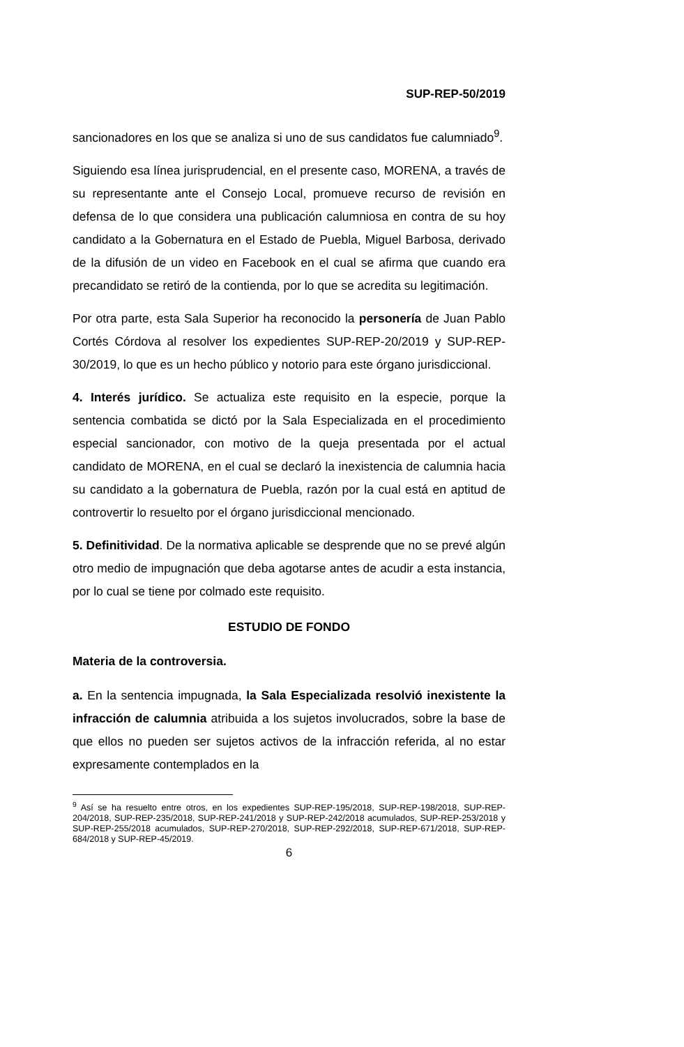SUP-REP-50/2019
sancionadores en los que se analiza si uno de sus candidatos fue calumniado<sup>9</sup>.
Siguiendo esa línea jurisprudencial, en el presente caso, MORENA, a través de su representante ante el Consejo Local, promueve recurso de revisión en defensa de lo que considera una publicación calumniosa en contra de su hoy candidato a la Gobernatura en el Estado de Puebla, Miguel Barbosa, derivado de la difusión de un video en Facebook en el cual se afirma que cuando era precandidato se retiró de la contienda, por lo que se acredita su legitimación.
Por otra parte, esta Sala Superior ha reconocido la personería de Juan Pablo Cortés Córdova al resolver los expedientes SUP-REP-20/2019 y SUP-REP-30/2019, lo que es un hecho público y notorio para este órgano jurisdiccional.
4. Interés jurídico. Se actualiza este requisito en la especie, porque la sentencia combatida se dictó por la Sala Especializada en el procedimiento especial sancionador, con motivo de la queja presentada por el actual candidato de MORENA, en el cual se declaró la inexistencia de calumnia hacia su candidato a la gobernatura de Puebla, razón por la cual está en aptitud de controvertir lo resuelto por el órgano jurisdiccional mencionado.
5. Definitividad. De la normativa aplicable se desprende que no se prevé algún otro medio de impugnación que deba agotarse antes de acudir a esta instancia, por lo cual se tiene por colmado este requisito.
ESTUDIO DE FONDO
Materia de la controversia.
a. En la sentencia impugnada, la Sala Especializada resolvió inexistente la infracción de calumnia atribuida a los sujetos involucrados, sobre la base de que ellos no pueden ser sujetos activos de la infracción referida, al no estar expresamente contemplados en la
<sup>9</sup> Así se ha resuelto entre otros, en los expedientes SUP-REP-195/2018, SUP-REP-198/2018, SUP-REP-204/2018, SUP-REP-235/2018, SUP-REP-241/2018 y SUP-REP-242/2018 acumulados, SUP-REP-253/2018 y SUP-REP-255/2018 acumulados, SUP-REP-270/2018, SUP-REP-292/2018, SUP-REP-671/2018, SUP-REP-684/2018 y SUP-REP-45/2019.
6